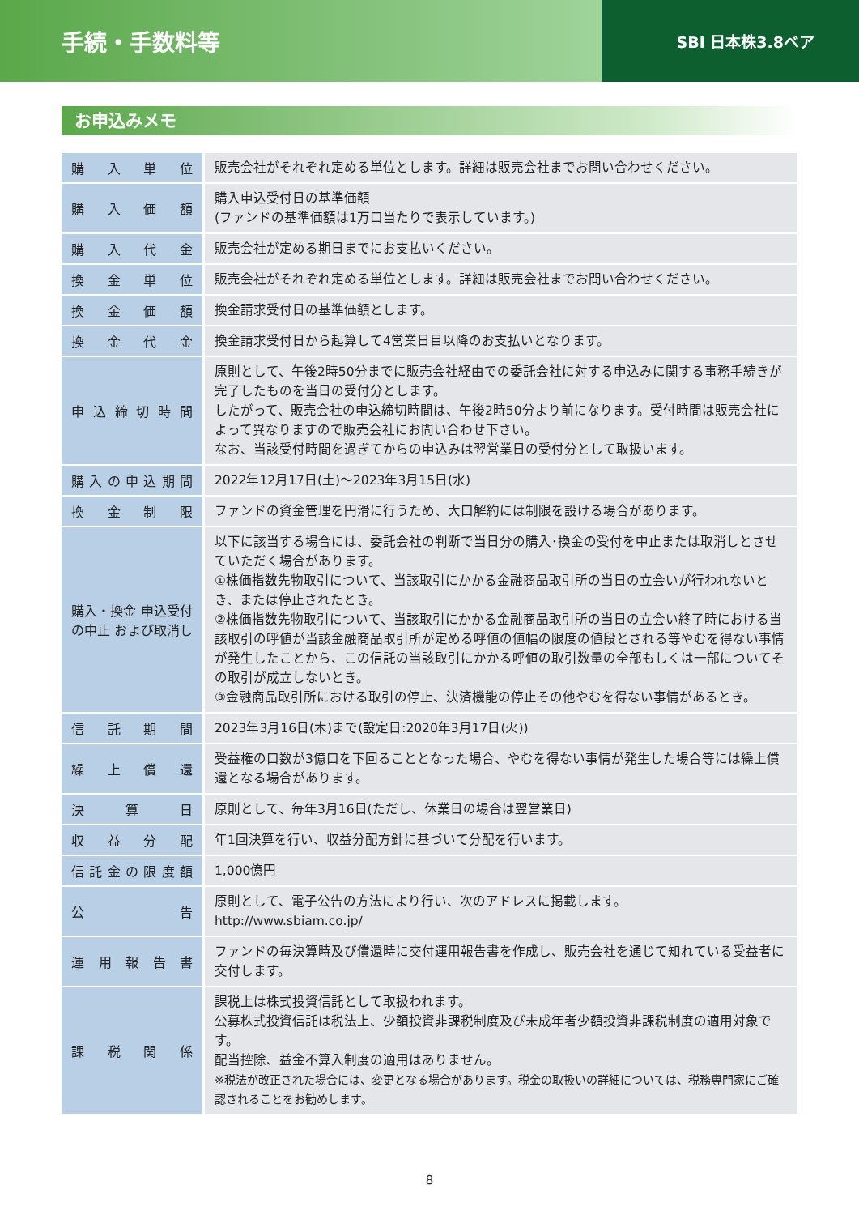手続・手数料等
SBI 日本株3.8ベア
お申込みメモ
| 購入単位 | 販売会社がそれぞれ定める単位とします。詳細は販売会社までお問い合わせください。 |
| 購入価額 | 購入申込受付日の基準価額 (ファンドの基準価額は1万口当たりで表示しています。) |
| 購入代金 | 販売会社が定める期日までにお支払いください。 |
| 換金単位 | 販売会社がそれぞれ定める単位とします。詳細は販売会社までお問い合わせください。 |
| 換金価額 | 換金請求受付日の基準価額とします。 |
| 換金代金 | 換金請求受付日から起算して4営業日目以降のお支払いとなります。 |
| 申込締切時間 | 原則として、午後2時50分までに販売会社経由での委託会社に対する申込みに関する事務手続きが完了したものを当日の受付分とします。 したがって、販売会社の申込締切時間は、午後2時50分より前になります。受付時間は販売会社によって異なりますので販売会社にお問い合わせ下さい。 なお、当該受付時間を過ぎてからの申込みは翌営業日の受付分として取扱います。 |
| 購入の申込期間 | 2022年12月17日(土)～2023年3月15日(水) |
| 換金制限 | ファンドの資金管理を円滑に行うため、大口解約には制限を設ける場合があります。 |
| 購入・換金 申込受付の中止 および取消し | 以下に該当する場合には、委託会社の判断で当日分の購入･換金の受付を中止または取消しとさせていただく場合があります。 ①株価指数先物取引について、当該取引にかかる金融商品取引所の当日の立会いが行われないとき、または停止されたとき。 ②株価指数先物取引について、当該取引にかかる金融商品取引所の当日の立会い終了時における当該取引の呼値が当該金融商品取引所が定める呼値の値幅の限度の値段とされる等やむを得ない事情が発生したことから、この信託の当該取引にかかる呼値の取引数量の全部もしくは一部についてその取引が成立しないとき。 ③金融商品取引所における取引の停止、決済機能の停止その他やむを得ない事情があるとき。 |
| 信託期間 | 2023年3月16日(木)まで(設定日:2020年3月17日(火)) |
| 繰上償還 | 受益権の口数が3億口を下回ることとなった場合、やむを得ない事情が発生した場合等には繰上償還となる場合があります。 |
| 決算日 | 原則として、毎年3月16日(ただし、休業日の場合は翌営業日) |
| 収益分配 | 年1回決算を行い、収益分配方針に基づいて分配を行います。 |
| 信託金の限度額 | 1,000億円 |
| 公告 | 原則として、電子公告の方法により行い、次のアドレスに掲載します。 http://www.sbiam.co.jp/ |
| 運用報告書 | ファンドの毎決算時及び償還時に交付運用報告書を作成し、販売会社を通じて知れている受益者に交付します。 |
| 課税関係 | 課税上は株式投資信託として取扱われます。 公募株式投資信託は税法上、少額投資非課税制度及び未成年者少額投資非課税制度の適用対象です。 配当控除、益金不算入制度の適用はありません。 ※税法が改正された場合には、変更となる場合があります。税金の取扱いの詳細については、税務専門家にご確認されることをお勧めします。 |
8